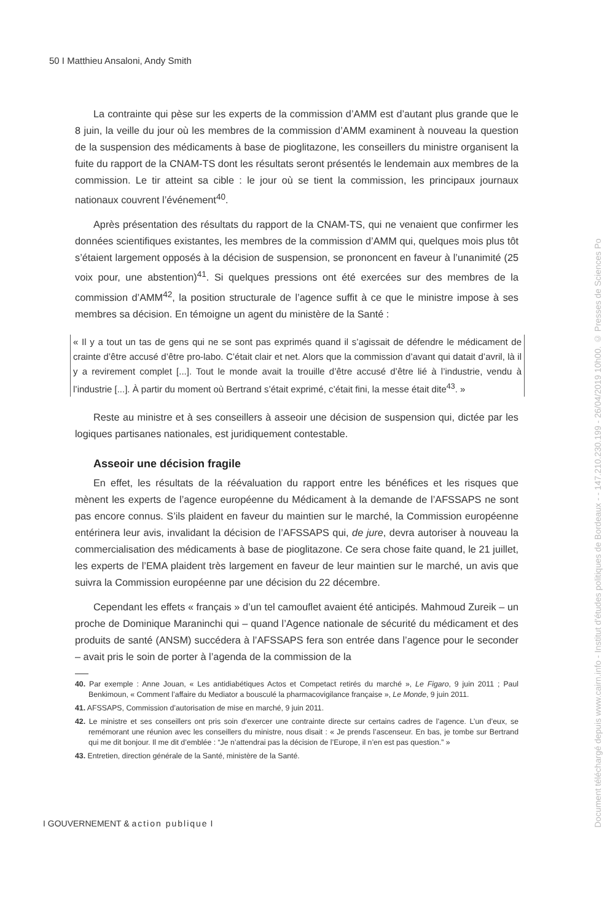50 I Matthieu Ansaloni, Andy Smith
La contrainte qui pèse sur les experts de la commission d’AMM est d’autant plus grande que le 8 juin, la veille du jour où les membres de la commission d’AMM examinent à nouveau la question de la suspension des médicaments à base de pioglitazone, les conseillers du ministre organisent la fuite du rapport de la CNAM-TS dont les résultats seront présentés le lendemain aux membres de la commission. Le tir atteint sa cible : le jour où se tient la commission, les principaux journaux nationaux couvrent l’événement<sup>40</sup>.
Après présentation des résultats du rapport de la CNAM-TS, qui ne venaient que confirmer les données scientifiques existantes, les membres de la commission d’AMM qui, quelques mois plus tôt s’étaient largement opposés à la décision de suspension, se prononcent en faveur à l’unanimité (25 voix pour, une abstention)<sup>41</sup>. Si quelques pressions ont été exercées sur des membres de la commission d’AMM<sup>42</sup>, la position structurale de l’agence suffit à ce que le ministre impose à ses membres sa décision. En témoigne un agent du ministère de la Santé :
« Il y a tout un tas de gens qui ne se sont pas exprimés quand il s’agissait de défendre le médicament de crainte d’être accusé d’être pro-labo. C’était clair et net. Alors que la commission d’avant qui datait d’avril, là il y a revirement complet [...]. Tout le monde avait la trouille d’être accusé d’être lié à l’industrie, vendu à l’industrie [...]. À partir du moment où Bertrand s’était exprimé, c’était fini, la messe était dite<sup>43</sup>. »
Reste au ministre et à ses conseillers à asseoir une décision de suspension qui, dictée par les logiques partisanes nationales, est juridiquement contestable.
Asseoir une décision fragile
En effet, les résultats de la réévaluation du rapport entre les bénéfices et les risques que mènent les experts de l’agence européenne du Médicament à la demande de l’AFSSAPS ne sont pas encore connus. S’ils plaident en faveur du maintien sur le marché, la Commission européenne entérinera leur avis, invalidant la décision de l’AFSSAPS qui, de jure, devra autoriser à nouveau la commercialisation des médicaments à base de pioglitazone. Ce sera chose faite quand, le 21 juillet, les experts de l’EMA plaident très largement en faveur de leur maintien sur le marché, un avis que suivra la Commission européenne par une décision du 22 décembre.
Cependant les effets « français » d’un tel camouflet avaient été anticipés. Mahmoud Zureik – un proche de Dominique Maraninchi qui – quand l’Agence nationale de sécurité du médicament et des produits de santé (ANSM) succédera à l’AFSSAPS fera son entrée dans l’agence pour le seconder – avait pris le soin de porter à l’agenda de la commission de la
40. Par exemple : Anne Jouan, « Les antidiabétiques Actos et Competact retirés du marché », Le Figaro, 9 juin 2011 ; Paul Benkimoun, « Comment l’affaire du Mediator a bousculé la pharmacovigilance française », Le Monde, 9 juin 2011.
41. AFSSAPS, Commission d’autorisation de mise en marché, 9 juin 2011.
42. Le ministre et ses conseillers ont pris soin d’exercer une contrainte directe sur certains cadres de l’agence. L’un d’eux, se remémorant une réunion avec les conseillers du ministre, nous disait : « Je prends l’ascenseur. En bas, je tombe sur Bertrand qui me dit bonjour. Il me dit d’emblée : “Je n’attendrai pas la décision de l’Europe, il n’en est pas question.” »
43. Entretien, direction générale de la Santé, ministère de la Santé.
I GOUVERNEMENT & action publique I
Document téléchargé depuis www.cairn.info - Institut d'études politiques de Bordeaux - - 147.210.230.199 - 26/04/2019 10h00. © Presses de Sciences Po